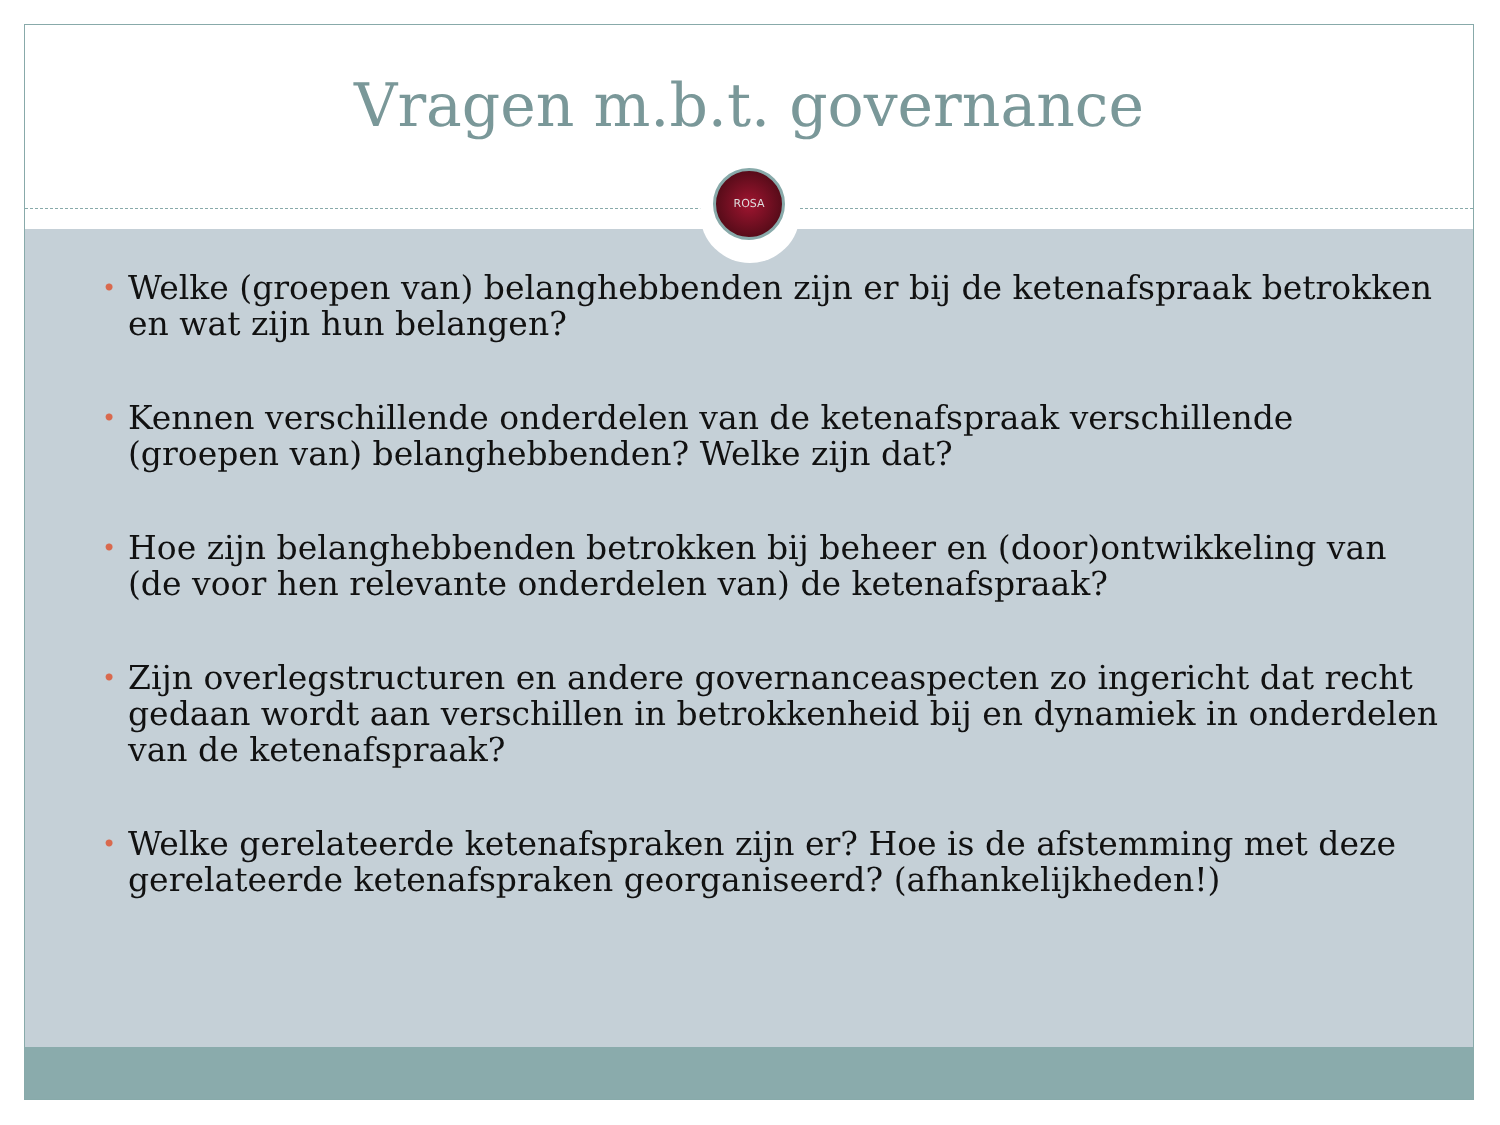Vragen m.b.t. governance
ROSA
• Welke (groepen van) belanghebbenden zijn er bij de ketenafspraak betrokken en wat zijn hun belangen?
• Kennen verschillende onderdelen van de ketenafspraak verschillende (groepen van) belanghebbenden? Welke zijn dat?
• Hoe zijn belanghebbenden betrokken bij beheer en (door)ontwikkeling van (de voor hen relevante onderdelen van) de ketenafspraak?
• Zijn overlegstructuren en andere governanceaspecten zo ingericht dat recht gedaan wordt aan verschillen in betrokkenheid bij en dynamiek in onderdelen van de ketenafspraak?
• Welke gerelateerde ketenafspraken zijn er? Hoe is de afstemming met deze gerelateerde ketenafspraken georganiseerd? (afhankelijkheden!)